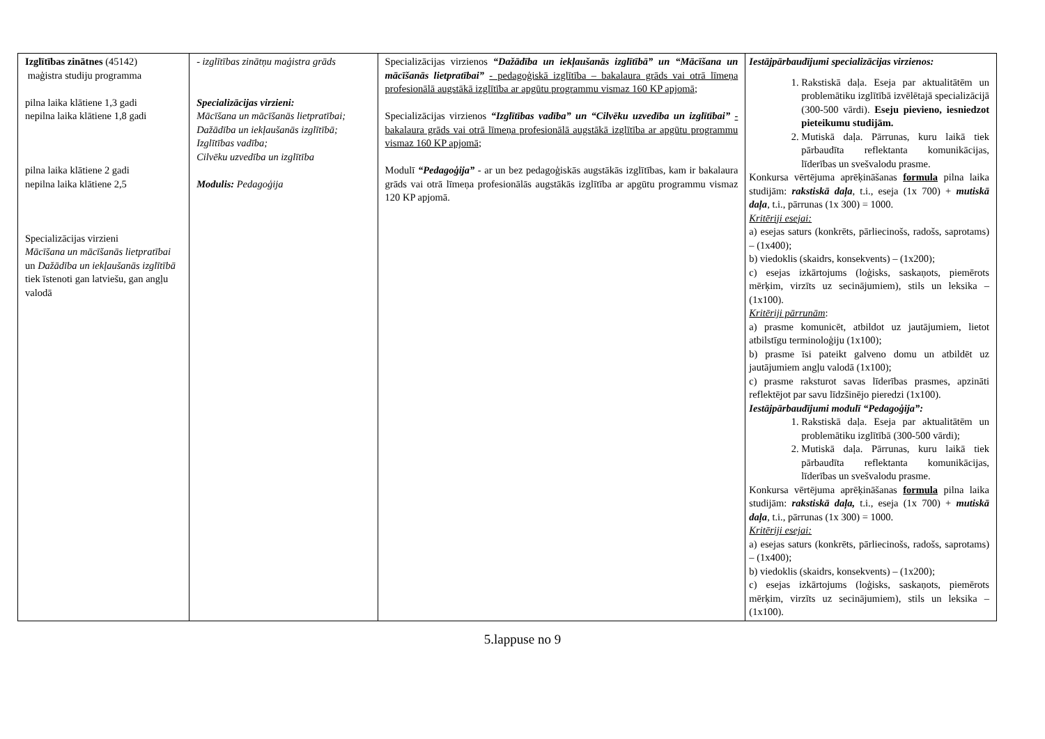| Izglītības zinātnes (45142) maģistra studiju programma pilna laika klātiene 1,3 gadi nepilna laika klātiene 1,8 gadi pilna laika klātiene 2 gadi nepilna laika klātiene 2,5 Specializācijas virzieni Mācīšana un mācīšanās lietpratībai un Dažādība un iekļaušanās izglītībā tiek īstenoti gan latviešu, gan angļu valodā | - izglītības zinātņu maģistra grāds Specializācijas virzieni: Mācīšana un mācīšanās lietpratībai; Dažādība un iekļaušanās izglītībā; Izglītības vadība; Cilvēku uzvedība un izglītība Modulis: Pedagoģija | Specializācijas virzienos “Dažādība un iekļaušanās izglītībā” un “Mācīšana un mācīšanās lietpratībai” - pedagoģiskā izglītība – bakalaura grāds vai otrā līmeņa profesionālā augstākā izglītība ar apgūtu programmu vismaz 160 KP apjomā ; Specializācijas virzienos “Izglītības vadība” un “Cilvēku uzvedība un izglītībai” - bakalaura grāds vai otrā līmeņa profesionālā augstākā izglītība ar apgūtu programmu vismaz 160 KP apjomā ; Modulī “Pedagoģija” - ar un bez pedagoģiskās augstākās izglītības, kam ir bakalaura grāds vai otrā līmeņa profesionālās augstākās izglītība ar apgūtu programmu vismaz 120 KP apjomā. | Iestājpārbaudījumi specializācijas virzienos: 1. Rakstiskā daļa. Eseja par aktualitātēm un problemātiku izglītībā izvēlētajā specializācijā (300-500 vārdi). Eseju pievieno, iesniedzot pieteikumu studijām. 2. Mutiskā daļa. Pārrunas, kuru laikā tiek pārbaudīta reflektanta komunikācijas, līderības un svešvalodu prasme. Konkursa vērtējuma aprēķināšanas formula pilna laika studijām: rakstiskā daļa , t.i., eseja (1x 700) + mutiskā daļa , t.i., pārrunas (1x 300) = 1000. Kritēriji esejai: a) esejas saturs (konkrēts, pārliecinošs, radošs, saprotams) – (1x400); b) viedoklis (skaidrs, konsekvents) – (1x200); c) esejas izkārtojums (loģisks, saskaņots, piemērots mērķim, virzīts uz secinājumiem), stils un leksika – (1x100). Kritēriji pārrunām : a) prasme komunicēt, atbildot uz jautājumiem, lietot atbilstīgu terminoloģiju (1x100); b) prasme īsi pateikt galveno domu un atbildēt uz jautājumiem angļu valodā (1x100); c) prasme raksturot savas līderības prasmes, apzināti reflektējot par savu līdzšinējo pieredzi (1x100). Iestājpārbaudījumi modulī “Pedagoģija”: 1. Rakstiskā daļa. Eseja par aktualitātēm un problemātiku izglītībā (300-500 vārdi); 2. Mutiskā daļa. Pārrunas, kuru laikā tiek pārbaudīta reflektanta komunikācijas, līderības un svešvalodu prasme. Konkursa vērtējuma aprēķināšanas formula pilna laika studijām: rakstiskā daļa, t.i., eseja (1x 700) + mutiskā daļa , t.i., pārrunas (1x 300) = 1000. Kritēriji esejai: a) esejas saturs (konkrēts, pārliecinošs, radošs, saprotams) – (1x400); b) viedoklis (skaidrs, konsekvents) – (1x200); c) esejas izkārtojums (loģisks, saskaņots, piemērots mērķim, virzīts uz secinājumiem), stils un leksika – (1x100). |
5.lappuse no 9